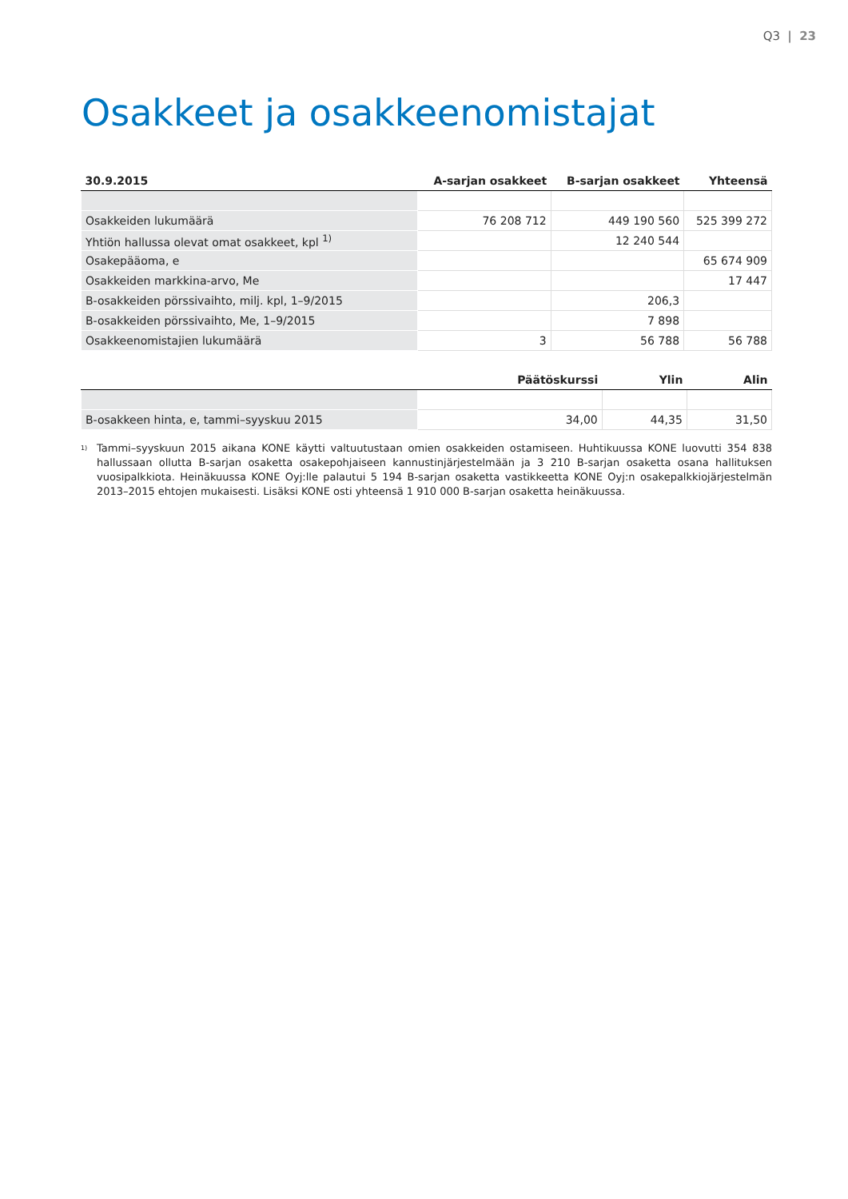Q3 | 23
Osakkeet ja osakkeenomistajat
| 30.9.2015 | A-sarjan osakkeet | B-sarjan osakkeet | Yhteensä |
| --- | --- | --- | --- |
| Osakkeiden lukumäärä | 76 208 712 | 449 190 560 | 525 399 272 |
| Yhtiön hallussa olevat omat osakkeet, kpl <sup>1)</sup> | | 12 240 544 | |
| Osakepääoma, e | | | 65 674 909 |
| Osakkeiden markkina-arvo, Me | | | 17 447 |
| B-osakkeiden pörssivaihto, milj. kpl, 1–9/2015 | | 206,3 | |
| B-osakkeiden pörssivaihto, Me, 1–9/2015 | | 7 898 | |
| Osakkeenomistajien lukumäärä | 3 | 56 788 | 56 788 |
| | Päätöskurssi | Ylin | Alin |
| --- | --- | --- | --- |
| B-osakkeen hinta, e, tammi–syyskuu 2015 | 34,00 | 44,35 | 31,50 |
<sup>1)</sup> Tammi–syyskuun 2015 aikana KONE käytti valtuutustaan omien osakkeiden ostamiseen. Huhtikuussa KONE luovutti 354 838 hallussaan ollutta B-sarjan osaketta osakepohjaiseen kannustinjärjestelmään ja 3 210 B-sarjan osaketta osana hallituksen vuosipalkkiota. Heinäkuussa KONE Oyj:lle palautui 5 194 B-sarjan osaketta vastikkeetta KONE Oyj:n osakepalkkiojärjestelmän 2013–2015 ehtojen mukaisesti. Lisäksi KONE osti yhteensä 1 910 000 B-sarjan osaketta heinäkuussa.